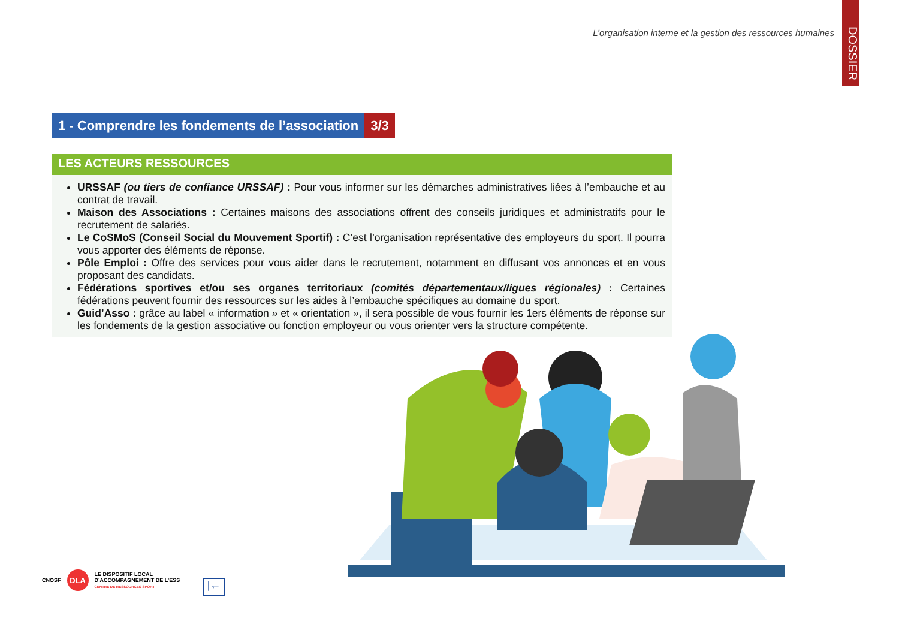L’organisation interne et la gestion des ressources humaines
DOSSIER
1 - Comprendre les fondements de l’association
3/3
LES ACTEURS RESSOURCES
URSSAF (ou tiers de confiance URSSAF) : Pour vous informer sur les démarches administratives liées à l’embauche et au contrat de travail.
Maison des Associations : Certaines maisons des associations offrent des conseils juridiques et administratifs pour le recrutement de salariés.
Le CoSMoS (Conseil Social du Mouvement Sportif) : C’est l’organisation représentative des employeurs du sport. Il pourra vous apporter des éléments de réponse.
Pôle Emploi : Offre des services pour vous aider dans le recrutement, notamment en diffusant vos annonces et en vous proposant des candidats.
Fédérations sportives et/ou ses organes territoriaux (comités départementaux/ligues régionales) : Certaines fédérations peuvent fournir des ressources sur les aides à l’embauche spécifiques au domaine du sport.
Guid’Asso : grâce au label « information » et « orientation », il sera possible de vous fournir les 1ers éléments de réponse sur les fondements de la gestion associative ou fonction employeur ou vous orienter vers la structure compétente.
CNOSF
DLA
LE DISPOSITIF LOCAL
D’ACCOMPAGNEMENT DE L’ESS
CENTRE DE RESSOURCES SPORT
|←